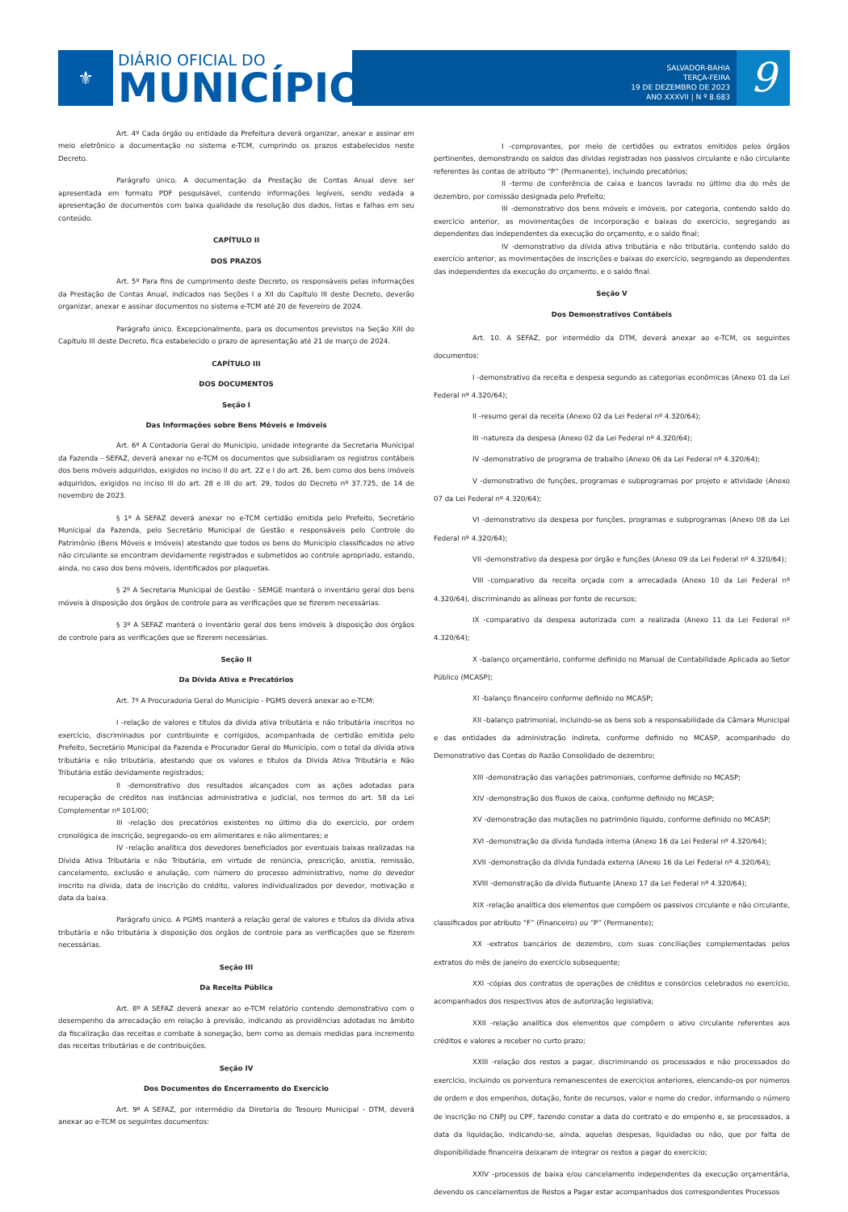⚜
DIÁRIO OFICIAL DO
MUNICÍPIO
SALVADOR-BAHIA
TERÇA-FEIRA
19 DE DEZEMBRO DE 2023
ANO XXXVII | N º 8.683
9
Art. 4º Cada órgão ou entidade da Prefeitura deverá organizar, anexar e assinar em meio eletrônico a documentação no sistema e-TCM, cumprindo os prazos estabelecidos neste Decreto.
Parágrafo único. A documentação da Prestação de Contas Anual deve ser apresentada em formato PDF pesquisável, contendo informações legíveis, sendo vedada a apresentação de documentos com baixa qualidade da resolução dos dados, listas e falhas em seu conteúdo.
CAPÍTULO II
DOS PRAZOS
Art. 5º Para fins de cumprimento deste Decreto, os responsáveis pelas informações da Prestação de Contas Anual, indicados nas Seções I a XII do Capítulo III deste Decreto, deverão organizar, anexar e assinar documentos no sistema e-TCM até 20 de fevereiro de 2024.
Parágrafo único. Excepcionalmente, para os documentos previstos na Seção XIII do Capítulo III deste Decreto, fica estabelecido o prazo de apresentação até 21 de março de 2024.
CAPÍTULO III
DOS DOCUMENTOS
Seção I
Das Informações sobre Bens Móveis e Imóveis
Art. 6º A Contadoria Geral do Município, unidade integrante da Secretaria Municipal da Fazenda - SEFAZ, deverá anexar no e-TCM os documentos que subsidiaram os registros contábeis dos bens móveis adquiridos, exigidos no inciso II do art. 22 e I do art. 26, bem como dos bens imóveis adquiridos, exigidos no inciso III do art. 28 e III do art. 29, todos do Decreto nº 37.725, de 14 de novembro de 2023.
§ 1º A SEFAZ deverá anexar no e-TCM certidão emitida pelo Prefeito, Secretário Municipal da Fazenda, pelo Secretário Municipal de Gestão e responsáveis pelo Controle do Patrimônio (Bens Móveis e Imóveis) atestando que todos os bens do Município classificados no ativo não circulante se encontram devidamente registrados e submetidos ao controle apropriado, estando, ainda, no caso dos bens móveis, identificados por plaquetas.
§ 2º A Secretaria Municipal de Gestão - SEMGE manterá o inventário geral dos bens móveis à disposição dos órgãos de controle para as verificações que se fizerem necessárias.
§ 3º A SEFAZ manterá o inventário geral dos bens imóveis à disposição dos órgãos de controle para as verificações que se fizerem necessárias.
Seção II
Da Dívida Ativa e Precatórios
Art. 7º A Procuradoria Geral do Município - PGMS deverá anexar ao e-TCM:
I -relação de valores e títulos da dívida ativa tributária e não tributária inscritos no exercício, discriminados por contribuinte e corrigidos, acompanhada de certidão emitida pelo Prefeito, Secretário Municipal da Fazenda e Procurador Geral do Município, com o total da dívida ativa tributária e não tributária, atestando que os valores e títulos da Dívida Ativa Tributária e Não Tributária estão devidamente registrados;
II -demonstrativo dos resultados alcançados com as ações adotadas para recuperação de créditos nas instâncias administrativa e judicial, nos termos do art. 58 da Lei Complementar nº 101/00;
III -relação dos precatórios existentes no último dia do exercício, por ordem cronológica de inscrição, segregando-os em alimentares e não alimentares; e
IV -relação analítica dos devedores beneficiados por eventuais baixas realizadas na Dívida Ativa Tributária e não Tributária, em virtude de renúncia, prescrição, anistia, remissão, cancelamento, exclusão e anulação, com número do processo administrativo, nome do devedor inscrito na dívida, data de inscrição do crédito, valores individualizados por devedor, motivação e data da baixa.
Parágrafo único. A PGMS manterá a relação geral de valores e títulos da dívida ativa tributária e não tributária à disposição dos órgãos de controle para as verificações que se fizerem necessárias.
Seção III
Da Receita Pública
Art. 8º A SEFAZ deverá anexar ao e-TCM relatório contendo demonstrativo com o desempenho da arrecadação em relação à previsão, indicando as providências adotadas no âmbito da fiscalização das receitas e combate à sonegação, bem como as demais medidas para incremento das receitas tributárias e de contribuições.
Seção IV
Dos Documentos do Encerramento do Exercício
Art. 9º A SEFAZ, por intermédio da Diretoria do Tesouro Municipal - DTM, deverá anexar ao e-TCM os seguintes documentos:
I -comprovantes, por meio de certidões ou extratos emitidos pelos órgãos pertinentes, demonstrando os saldos das dívidas registradas nos passivos circulante e não circulante referentes às contas de atributo “P” (Permanente), incluindo precatórios;
II -termo de conferência de caixa e bancos lavrado no último dia do mês de dezembro, por comissão designada pelo Prefeito;
III -demonstrativo dos bens móveis e imóveis, por categoria, contendo saldo do exercício anterior, as movimentações de incorporação e baixas do exercício, segregando as dependentes das independentes da execução do orçamento, e o saldo final;
IV -demonstrativo da dívida ativa tributária e não tributária, contendo saldo do exercício anterior, as movimentações de inscrições e baixas do exercício, segregando as dependentes das independentes da execução do orçamento, e o saldo final.
Seção V
Dos Demonstrativos Contábeis
Art. 10. A SEFAZ, por intermédio da DTM, deverá anexar ao e-TCM, os seguintes documentos:
I -demonstrativo da receita e despesa segundo as categorias econômicas (Anexo 01 da Lei Federal nº 4.320/64);
II -resumo geral da receita (Anexo 02 da Lei Federal nº 4.320/64);
III -natureza da despesa (Anexo 02 da Lei Federal nº 4.320/64);
IV -demonstrativo de programa de trabalho (Anexo 06 da Lei Federal nº 4.320/64);
V -demonstrativo de funções, programas e subprogramas por projeto e atividade (Anexo 07 da Lei Federal nº 4.320/64);
VI -demonstrativo da despesa por funções, programas e subprogramas (Anexo 08 da Lei Federal nº 4.320/64);
VII -demonstrativo da despesa por órgão e funções (Anexo 09 da Lei Federal nº 4.320/64);
VIII -comparativo da receita orçada com a arrecadada (Anexo 10 da Lei Federal nº 4.320/64), discriminando as alíneas por fonte de recursos;
IX -comparativo da despesa autorizada com a realizada (Anexo 11 da Lei Federal nº 4.320/64);
X -balanço orçamentário, conforme definido no Manual de Contabilidade Aplicada ao Setor Público (MCASP);
XI -balanço financeiro conforme definido no MCASP;
XII -balanço patrimonial, incluindo-se os bens sob a responsabilidade da Câmara Municipal e das entidades da administração indireta, conforme definido no MCASP, acompanhado do Demonstrativo das Contas do Razão Consolidado de dezembro;
XIII -demonstração das variações patrimoniais, conforme definido no MCASP;
XIV -demonstração dos fluxos de caixa, conforme definido no MCASP;
XV -demonstração das mutações no patrimônio líquido, conforme definido no MCASP;
XVI -demonstração da dívida fundada interna (Anexo 16 da Lei Federal nº 4.320/64);
XVII -demonstração da dívida fundada externa (Anexo 16 da Lei Federal nº 4.320/64);
XVIII -demonstração da dívida flutuante (Anexo 17 da Lei Federal nº 4.320/64);
XIX -relação analítica dos elementos que compõem os passivos circulante e não circulante, classificados por atributo “F” (Financeiro) ou “P” (Permanente);
XX -extratos bancários de dezembro, com suas conciliações complementadas pelos extratos do mês de janeiro do exercício subsequente;
XXI -cópias dos contratos de operações de créditos e consórcios celebrados no exercício, acompanhados dos respectivos atos de autorização legislativa;
XXII -relação analítica dos elementos que compõem o ativo circulante referentes aos créditos e valores a receber no curto prazo;
XXIII -relação dos restos a pagar, discriminando os processados e não processados do exercício, incluindo os porventura remanescentes de exercícios anteriores, elencando-os por números de ordem e dos empenhos, dotação, fonte de recursos, valor e nome do credor, informando o número de inscrição no CNPJ ou CPF, fazendo constar a data do contrato e do empenho e, se processados, a data da liquidação, indicando-se, ainda, aquelas despesas, liquidadas ou não, que por falta de disponibilidade financeira deixaram de integrar os restos a pagar do exercício;
XXIV -processos de baixa e/ou cancelamento independentes da execução orçamentária, devendo os cancelamentos de Restos a Pagar estar acompanhados dos correspondentes Processos